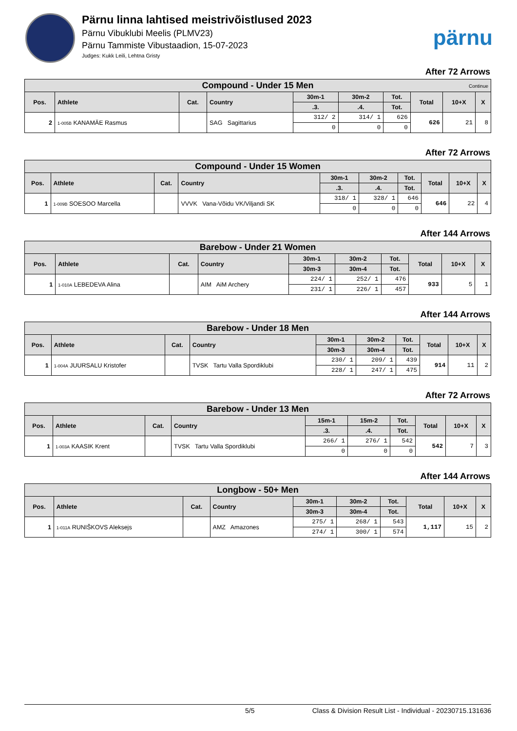Pärnu linna lahtised meistrivõistlused 2023
Pärnu Vibuklubi Meelis (PLMV23)
Pärnu Tammiste Vibustaadion, 15-07-2023
Judges: Kukk Leili, Lehtna Gristy
pärnu
After 72 Arrows
| Compound - Under 15 Men Continue | | | | | | | | | |
| --- | --- | --- | --- | --- | --- | --- | --- | --- | --- |
| Pos. | Athlete | Cat. | Country | 30m-1 | 30m-2 | Tot. | Total | 10+X | X |
| | | | | .3. | .4. | Tot. | | | |
| 2 | 1-005B KANAMÄE Rasmus | | SAG Sagittarius | 312/ 2 | 314/ 1 | 626 | 626 | 21 | 8 |
| | | | | 0 | 0 | 0 | | | |
After 72 Arrows
| Compound - Under 15 Women | | | | | | | | | |
| --- | --- | --- | --- | --- | --- | --- | --- | --- | --- |
| Pos. | Athlete | Cat. | Country | 30m-1 | 30m-2 | Tot. | Total | 10+X | X |
| | | | | .3. | .4. | Tot. | | | |
| 1 | 1-009B SOESOO Marcella | | VVVK Vana-Võidu VK/Viljandi SK | 318/ 1 | 328/ 1 | 646 | 646 | 22 | 4 |
| | | | | 0 | 0 | 0 | | | |
After 144 Arrows
| Barebow - Under 21 Women | | | | | | | | | |
| --- | --- | --- | --- | --- | --- | --- | --- | --- | --- |
| Pos. | Athlete | Cat. | Country | 30m-1 | 30m-2 | Tot. | Total | 10+X | X |
| | | | | 30m-3 | 30m-4 | Tot. | | | |
| 1 | 1-010A LEBEDEVA Alina | | AIM AiM Archery | 224/ 1 | 252/ 1 | 476 | 933 | 5 | 1 |
| | | | | 231/ 1 | 226/ 1 | 457 | | | |
After 144 Arrows
| Barebow - Under 18 Men | | | | | | | | | |
| --- | --- | --- | --- | --- | --- | --- | --- | --- | --- |
| Pos. | Athlete | Cat. | Country | 30m-1 | 30m-2 | Tot. | Total | 10+X | X |
| | | | | 30m-3 | 30m-4 | Tot. | | | |
| 1 | 1-004A JUURSALU Kristofer | | TVSK Tartu Valla Spordiklubi | 230/ 1 | 209/ 1 | 439 | 914 | 11 | 2 |
| | | | | 228/ 1 | 247/ 1 | 475 | | | |
After 72 Arrows
| Barebow - Under 13 Men | | | | | | | | | |
| --- | --- | --- | --- | --- | --- | --- | --- | --- | --- |
| Pos. | Athlete | Cat. | Country | 15m-1 | 15m-2 | Tot. | Total | 10+X | X |
| | | | | .3. | .4. | Tot. | | | |
| 1 | 1-003A KAASIK Krent | | TVSK Tartu Valla Spordiklubi | 266/ 1 | 276/ 1 | 542 | 542 | 7 | 3 |
| | | | | 0 | 0 | 0 | | | |
After 144 Arrows
| Longbow - 50+ Men | | | | | | | | | |
| --- | --- | --- | --- | --- | --- | --- | --- | --- | --- |
| Pos. | Athlete | Cat. | Country | 30m-1 | 30m-2 | Tot. | Total | 10+X | X |
| | | | | 30m-3 | 30m-4 | Tot. | | | |
| 1 | 1-011A RUNIŠKOVS Aleksejs | | AMZ Amazones | 275/ 1 | 268/ 1 | 543 | 1,117 | 15 | 2 |
| | | | | 274/ 1 | 300/ 1 | 574 | | | |
5/5 Class & Division Result List - Individual - 20230715.131636